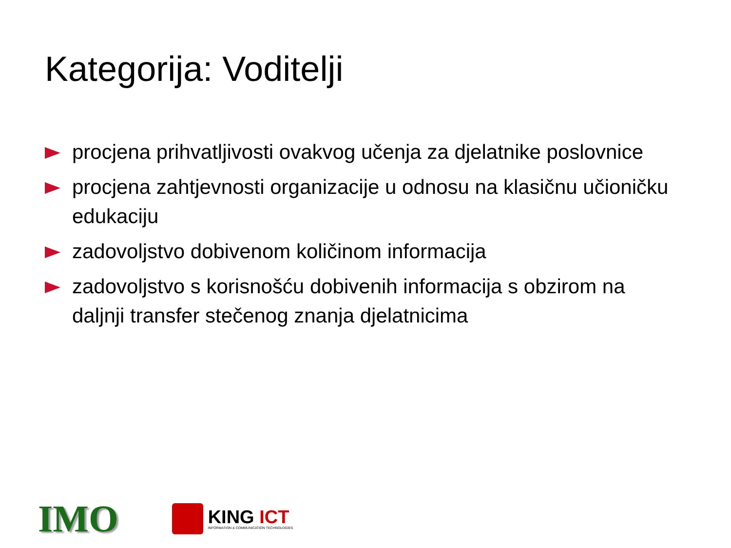Kategorija: Voditelji
procjena prihvatljivosti ovakvog učenja za djelatnike poslovnice
procjena zahtjevnosti organizacije u odnosu na klasičnu učioničku edukaciju
zadovoljstvo dobivenom količinom informacija
zadovoljstvo s korisnošću dobivenih informacija s obzirom na daljnji transfer stečenog znanja djelatnicima
IMO
KING ICT
INFORMATION & COMMUNICATION TECHNOLOGIES